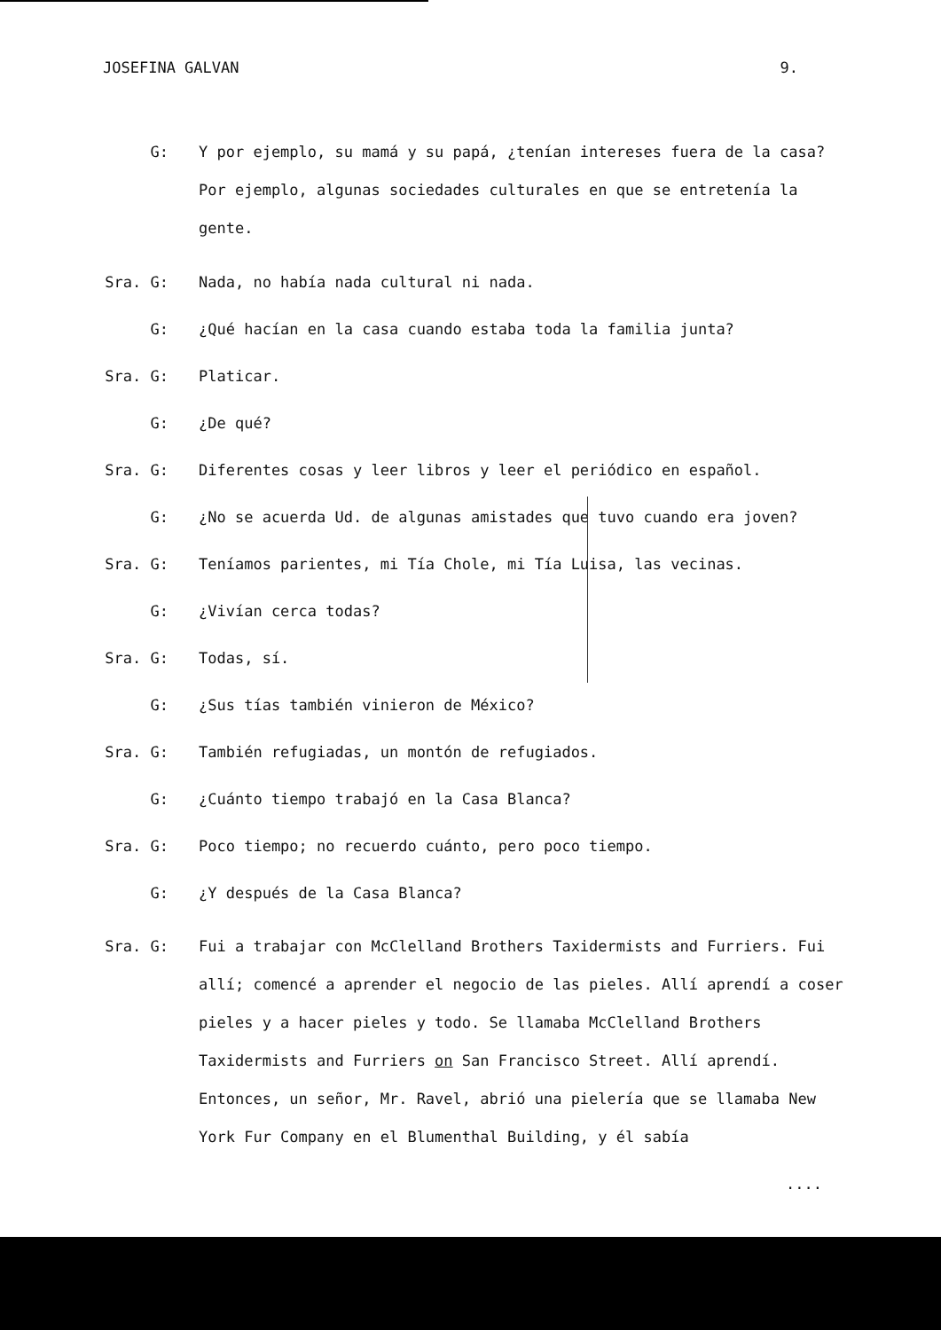JOSEFINA GALVAN 9.
G: Y por ejemplo, su mamá y su papá, ¿tenían intereses fuera de la casa? Por ejemplo, algunas sociedades culturales en que se entretenía la gente.
Sra. G: Nada, no había nada cultural ni nada.
G: ¿Qué hacían en la casa cuando estaba toda la familia junta?
Sra. G: Platicar.
G: ¿De qué?
Sra. G: Diferentes cosas y leer libros y leer el periódico en español.
G: ¿No se acuerda Ud. de algunas amistades que tuvo cuando era joven?
Sra. G: Teníamos parientes, mi Tía Chole, mi Tía Luisa, las vecinas.
G: ¿Vivían cerca todas?
Sra. G: Todas, sí.
G: ¿Sus tías también vinieron de México?
Sra. G: También refugiadas, un montón de refugiados.
G: ¿Cuánto tiempo trabajó en la Casa Blanca?
Sra. G: Poco tiempo; no recuerdo cuánto, pero poco tiempo.
G: ¿Y después de la Casa Blanca?
Sra. G: Fui a trabajar con McClelland Brothers Taxidermists and Furriers. Fui allí; comencé a aprender el negocio de las pieles. Allí aprendí a coser pieles y a hacer pieles y todo. Se llamaba McClelland Brothers Taxidermists and Furriers on San Francisco Street. Allí aprendí. Entonces, un señor, Mr. Ravel, abrió una pielería que se llamaba New York Fur Company en el Blumenthal Building, y él sabía
....